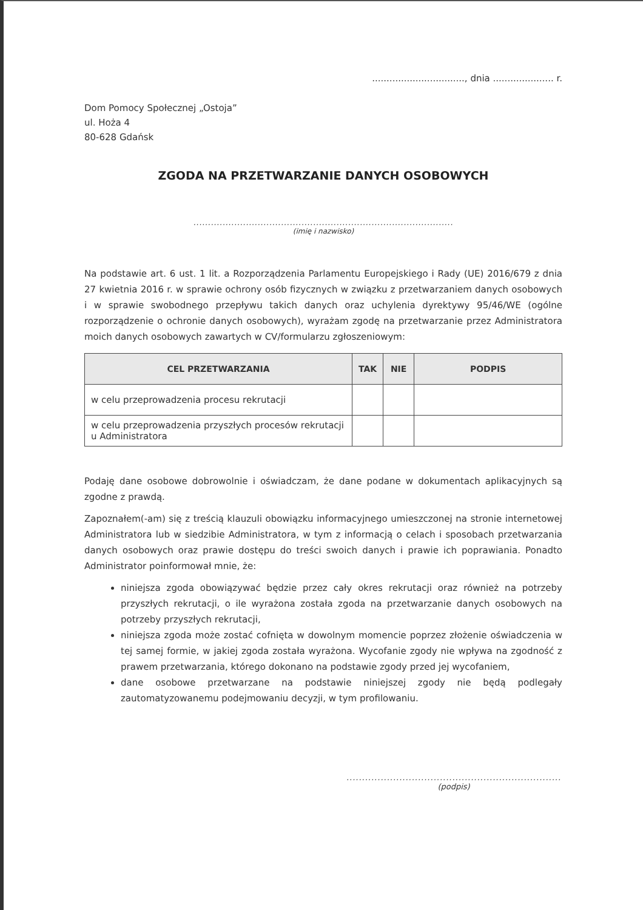................................, dnia ..................... r.
Dom Pomocy Społecznej „Ostoja”
ul. Hoża 4
80-628 Gdańsk
ZGODA NA PRZETWARZANIE DANYCH OSOBOWYCH
.........................................................................................
(imię i nazwisko)
Na podstawie art. 6 ust. 1 lit. a Rozporządzenia Parlamentu Europejskiego i Rady (UE) 2016/679 z dnia 27 kwietnia 2016 r. w sprawie ochrony osób fizycznych w związku z przetwarzaniem danych osobowych i w sprawie swobodnego przepływu takich danych oraz uchylenia dyrektywy 95/46/WE (ogólne rozporządzenie o ochronie danych osobowych), wyrażam zgodę na przetwarzanie przez Administratora moich danych osobowych zawartych w CV/formularzu zgłoszeniowym:
| CEL PRZETWARZANIA | TAK | NIE | PODPIS |
| --- | --- | --- | --- |
| w celu przeprowadzenia procesu rekrutacji | | | |
| w celu przeprowadzenia przyszłych procesów rekrutacji u Administratora | | | |
Podaję dane osobowe dobrowolnie i oświadczam, że dane podane w dokumentach aplikacyjnych są zgodne z prawdą.
Zapoznałem(-am) się z treścią klauzuli obowiązku informacyjnego umieszczonej na stronie internetowej Administratora lub w siedzibie Administratora, w tym z informacją o celach i sposobach przetwarzania danych osobowych oraz prawie dostępu do treści swoich danych i prawie ich poprawiania. Ponadto Administrator poinformował mnie, że:
niniejsza zgoda obowiązywać będzie przez cały okres rekrutacji oraz również na potrzeby przyszłych rekrutacji, o ile wyrażona została zgoda na przetwarzanie danych osobowych na potrzeby przyszłych rekrutacji,
niniejsza zgoda może zostać cofnięta w dowolnym momencie poprzez złożenie oświadczenia w tej samej formie, w jakiej zgoda została wyrażona. Wycofanie zgody nie wpływa na zgodność z prawem przetwarzania, którego dokonano na podstawie zgody przed jej wycofaniem,
dane osobowe przetwarzane na podstawie niniejszej zgody nie będą podlegały zautomatyzowanemu podejmowaniu decyzji, w tym profilowaniu.
.....................................................................
(podpis)